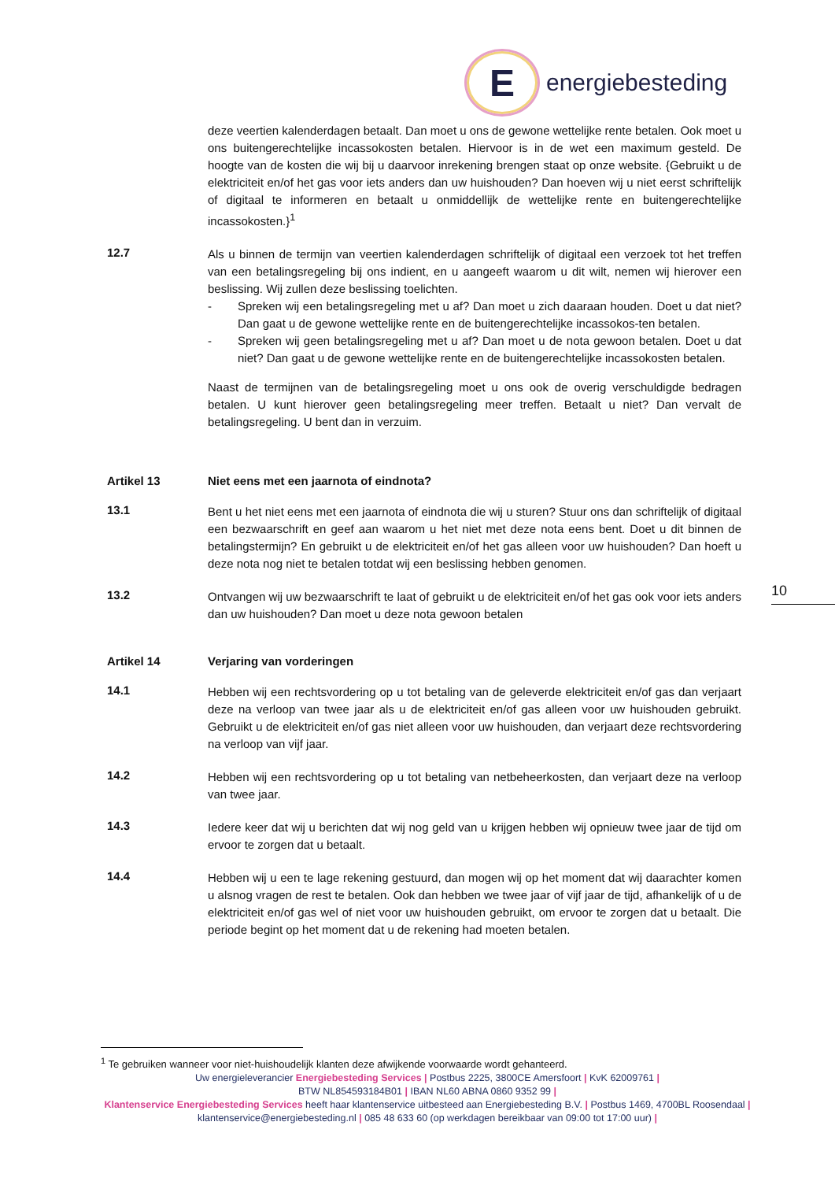E
energiebesteding
deze veertien kalenderdagen betaalt. Dan moet u ons de gewone wettelijke rente betalen. Ook moet u ons buitengerechtelijke incassokosten betalen. Hiervoor is in de wet een maximum gesteld. De hoogte van de kosten die wij bij u daarvoor inrekening brengen staat op onze website. {Gebruikt u de elektriciteit en/of het gas voor iets anders dan uw huishouden? Dan hoeven wij u niet eerst schriftelijk of digitaal te informeren en betaalt u onmiddellijk de wettelijke rente en buitengerechtelijke incassokosten.}<sup>1</sup>
12.7
Als u binnen de termijn van veertien kalenderdagen schriftelijk of digitaal een verzoek tot het treffen van een betalingsregeling bij ons indient, en u aangeeft waarom u dit wilt, nemen wij hierover een beslissing. Wij zullen deze beslissing toelichten.
- Spreken wij een betalingsregeling met u af? Dan moet u zich daaraan houden. Doet u dat niet? Dan gaat u de gewone wettelijke rente en de buitengerechtelijke incassokos-ten betalen.
- Spreken wij geen betalingsregeling met u af? Dan moet u de nota gewoon betalen. Doet u dat niet? Dan gaat u de gewone wettelijke rente en de buitengerechtelijke incassokosten betalen.
Naast de termijnen van de betalingsregeling moet u ons ook de overig verschuldigde bedragen betalen. U kunt hierover geen betalingsregeling meer treffen. Betaalt u niet? Dan vervalt de betalingsregeling. U bent dan in verzuim.
Artikel 13 Niet eens met een jaarnota of eindnota?
13.1
Bent u het niet eens met een jaarnota of eindnota die wij u sturen? Stuur ons dan schriftelijk of digitaal een bezwaarschrift en geef aan waarom u het niet met deze nota eens bent. Doet u dit binnen de betalingstermijn? En gebruikt u de elektriciteit en/of het gas alleen voor uw huishouden? Dan hoeft u deze nota nog niet te betalen totdat wij een beslissing hebben genomen.
13.2
Ontvangen wij uw bezwaarschrift te laat of gebruikt u de elektriciteit en/of het gas ook voor iets anders dan uw huishouden? Dan moet u deze nota gewoon betalen
Artikel 14 Verjaring van vorderingen
14.1
Hebben wij een rechtsvordering op u tot betaling van de geleverde elektriciteit en/of gas dan verjaart deze na verloop van twee jaar als u de elektriciteit en/of gas alleen voor uw huishouden gebruikt. Gebruikt u de elektriciteit en/of gas niet alleen voor uw huishouden, dan verjaart deze rechtsvordering na verloop van vijf jaar.
14.2
Hebben wij een rechtsvordering op u tot betaling van netbeheerkosten, dan verjaart deze na verloop van twee jaar.
14.3
Iedere keer dat wij u berichten dat wij nog geld van u krijgen hebben wij opnieuw twee jaar de tijd om ervoor te zorgen dat u betaalt.
14.4
Hebben wij u een te lage rekening gestuurd, dan mogen wij op het moment dat wij daarachter komen u alsnog vragen de rest te betalen. Ook dan hebben we twee jaar of vijf jaar de tijd, afhankelijk of u de elektriciteit en/of gas wel of niet voor uw huishouden gebruikt, om ervoor te zorgen dat u betaalt. Die periode begint op het moment dat u de rekening had moeten betalen.
10
<sup>1</sup> Te gebruiken wanneer voor niet-huishoudelijk klanten deze afwijkende voorwaarde wordt gehanteerd.
Uw energieleverancier Energiebesteding Services | Postbus 2225, 3800CE Amersfoort | KvK 62009761 |
BTW NL854593184B01 | IBAN NL60 ABNA 0860 9352 99 |
Klantenservice Energiebesteding Services heeft haar klantenservice uitbesteed aan Energiebesteding B.V. | Postbus 1469, 4700BL Roosendaal | klantenservice@energiebesteding.nl | 085 48 633 60 (op werkdagen bereikbaar van 09:00 tot 17:00 uur) |